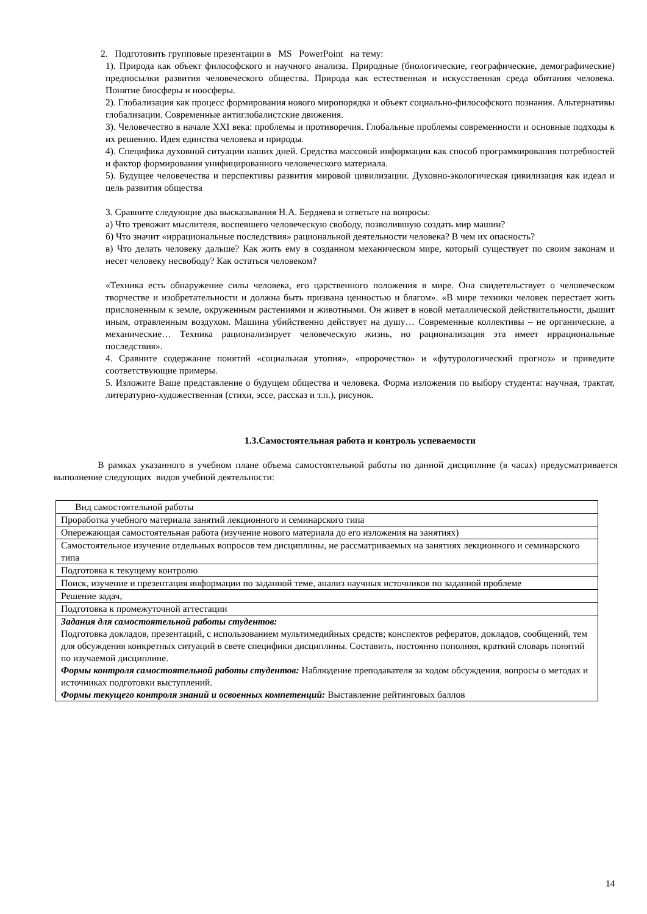2. Подготовить групповые презентации в MS PowerPoint на тему:
1). Природа как объект философского и научного анализа. Природные (биологические, географические, демографические) предпосылки развития человеческого общества. Природа как естественная и искусственная среда обитания человека. Понятие биосферы и ноосферы.
2). Глобализация как процесс формирования нового миропорядка и объект социально-философского познания. Альтернативы глобализации. Современные антиглобалистские движения.
3). Человечество в начале XXI века: проблемы и противоречия. Глобальные проблемы современности и основные подходы к их решению. Идея единства человека и природы.
4). Специфика духовной ситуации наших дней. Средства массовой информации как способ программирования потребностей и фактор формирования унифицированного человеческого материала.
5). Будущее человечества и перспективы развития мировой цивилизации. Духовно-экологическая цивилизация как идеал и цель развития общества
3. Сравните следующие два высказывания Н.А. Бердяева и ответьте на вопросы:
а) Что тревожит мыслителя, воспевшего человеческую свободу, позволившую создать мир машин?
б) Что значит «иррациональные последствия» рациональной деятельности человека? В чем их опасность?
в) Что делать человеку дальше? Как жить ему в созданном механическом мире, который существует по своим законам и несет человеку несвободу? Как остаться человеком?
«Техника есть обнаружение силы человека, его царственного положения в мире. Она свидетельствует о человеческом творчестве и изобретательности и должна быть призвана ценностью и благом». «В мире техники человек перестает жить прислоненным к земле, окруженным растениями и животными. Он живет в новой металлической действительности, дышит иным, отравленным воздухом. Машина убийственно действует на душу… Современные коллективы – не органические, а механические… Техника рационализирует человеческую жизнь, но рационализация эта имеет иррациональные последствия».
4. Сравните содержание понятий «социальная утопия», «пророчество» и «футурологический прогноз» и приведите соответствующие примеры.
5. Изложите Ваше представление о будущем общества и человека. Форма изложения по выбору студента: научная, трактат, литературно-художественная (стихи, эссе, рассказ и т.п.), рисунок.
1.3.Самостоятельная работа и контроль успеваемости
В рамках указанного в учебном плане объема самостоятельной работы по данной дисциплине (в часах) предусматривается выполнение следующих видов учебной деятельности:
| Вид самостоятельной работы |
| Проработка учебного материала занятий лекционного и семинарского типа |
| Опережающая самостоятельная работа (изучение нового материала до его изложения на занятиях) |
| Самостоятельное изучение отдельных вопросов тем дисциплины, не рассматриваемых на занятиях лекционного и семинарского типа |
| Подготовка к текущему контролю |
| Поиск, изучение и презентация информации по заданной теме, анализ научных источников по заданной проблеме |
| Решение задач, |
| Подготовка к промежуточной аттестации |
| Задания для самостоятельной работы студентов: Подготовка докладов, презентаций, с использованием мультимедийных средств; конспектов рефератов, докладов, сообщений, тем для обсуждения конкретных ситуаций в свете специфики дисциплины. Составить, постоянно пополняя, краткий словарь понятий по изучаемой дисциплине. Формы контроля самостоятельной работы студентов: Наблюдение преподавателя за ходом обсуждения, вопросы о методах и источниках подготовки выступлений. Формы текущего контроля знаний и освоенных компетенций: Выставление рейтинговых баллов |
14